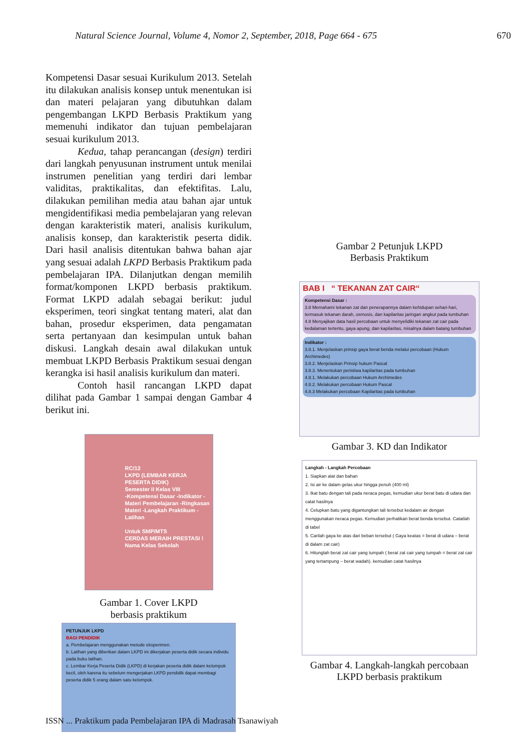Natural Science Journal, Volume 4, Nomor 2, September, 2018, Page 664 - 675 670
Kompetensi Dasar sesuai Kurikulum 2013. Setelah itu dilakukan analisis konsep untuk menentukan isi dan materi pelajaran yang dibutuhkan dalam pengembangan LKPD Berbasis Praktikum yang memenuhi indikator dan tujuan pembelajaran sesuai kurikulum 2013.
Kedua, tahap perancangan (design) terdiri dari langkah penyusunan instrument untuk menilai instrumen penelitian yang terdiri dari lembar validitas, praktikalitas, dan efektifitas. Lalu, dilakukan pemilihan media atau bahan ajar untuk mengidentifikasi media pembelajaran yang relevan dengan karakteristik materi, analisis kurikulum, analisis konsep, dan karakteristik peserta didik. Dari hasil analisis ditentukan bahwa bahan ajar yang sesuai adalah LKPD Berbasis Praktikum pada pembelajaran IPA. Dilanjutkan dengan memilih format/komponen LKPD berbasis praktikum. Format LKPD adalah sebagai berikut: judul eksperimen, teori singkat tentang materi, alat dan bahan, prosedur eksperimen, data pengamatan serta pertanyaan dan kesimpulan untuk bahan diskusi. Langkah desain awal dilakukan untuk membuat LKPD Berbasis Praktikum sesuai dengan kerangka isi hasil analisis kurikulum dan materi.
Contoh hasil rancangan LKPD dapat dilihat pada Gambar 1 sampai dengan Gambar 4 berikut ini.
RC/13
LKPD (LEMBAR KERJA PESERTA DIDIK)
Semester II Kelas VIII
-Kompetensi Dasar -Indikator -Materi Pembelajaran -Ringkasan Materi -Langkah Praktikum -Latihan
Untuk SMP/MTS
CERDAS MERAIH PRESTASI !
Nama Kelas Sekolah
Gambar 1. Cover LKPD
berbasis praktikum
PETUNJUK LKPD
BAGI PENDIDIK
a. Pembelajaran menggunakan metode eksperimen.
b. Latihan yang diberikan dalam LKPD ini dikerjakan peserta didik secara individu pada buku latihan.
c. Lembar Kerja Peserta Didik (LKPD) di kerjakan peserta didik dalam kelompok kecil, oleh karena itu sebelum mengerjakan LKPD pendidik dapat membagi peserta didik 5 orang dalam satu kelompok.
Gambar 2 Petunjuk LKPD
Berbasis Praktikum
BAB I “ TEKANAN ZAT CAIR“
Kompetensi Dasar :
3.8 Memahami tekanan zat dan penerapannya dalam kehidupan sehari-hari, termasuk tekanan darah, osmosis, dan kapilaritas jaringan angkut pada tumbuhan
4.8 Menyajikan data hasil percobaan untuk menyelidiki tekanan zat cair pada kedalaman tertentu, gaya apung, dan kapilaritas, misalnya dalam batang tumbuhan
Indikator :
3.8.1. Menjelaskan prinsip gaya berat benda melalui percobaan (Hukum Archimedes)
3.8.2. Menjelaskan Prinsip hukum Pascal
3.8.3. Menentukan peristiwa kapilaritas pada tumbuhan
4.8.1. Melakukan percobaan Hukum Archimedes
4.8.2. Melakukan percobaan Hukum Pascal
4.8.3 Melakukan percobaan Kapilaritas pada tumbuhan
Gambar 3. KD dan Indikator
Langkah - Langkah Percobaan
1. Siapkan alat dan bahan
2. Isi air ke dalam gelas ukur hingga penuh (400 ml)
3. Ikat batu dengan tali pada neraca pegas, kemudian ukur berat batu di udara dan catat hasilnya
4. Celupkan batu yang digantungkan tali tersebut kedalam air dengan menggunakan neraca pegas. Kemudian perhatikan berat benda tersebut. Catatlah di tabel
5. Carilah gaya ke atas dari beban tersebut ( Gaya keatas = berat di udara – berat di dalam zat cair)
6. Hitunglah berat zat cair yang tumpah ( berat zat cair yang tumpah = berat zat cair yang tertampung – berat wadah). kemudian catat hasilnya
Gambar 4. Langkah-langkah percobaan
LKPD berbasis praktikum
ISSN ... Praktikum pada Pembelajaran IPA di Madrasah Tsanawiyah